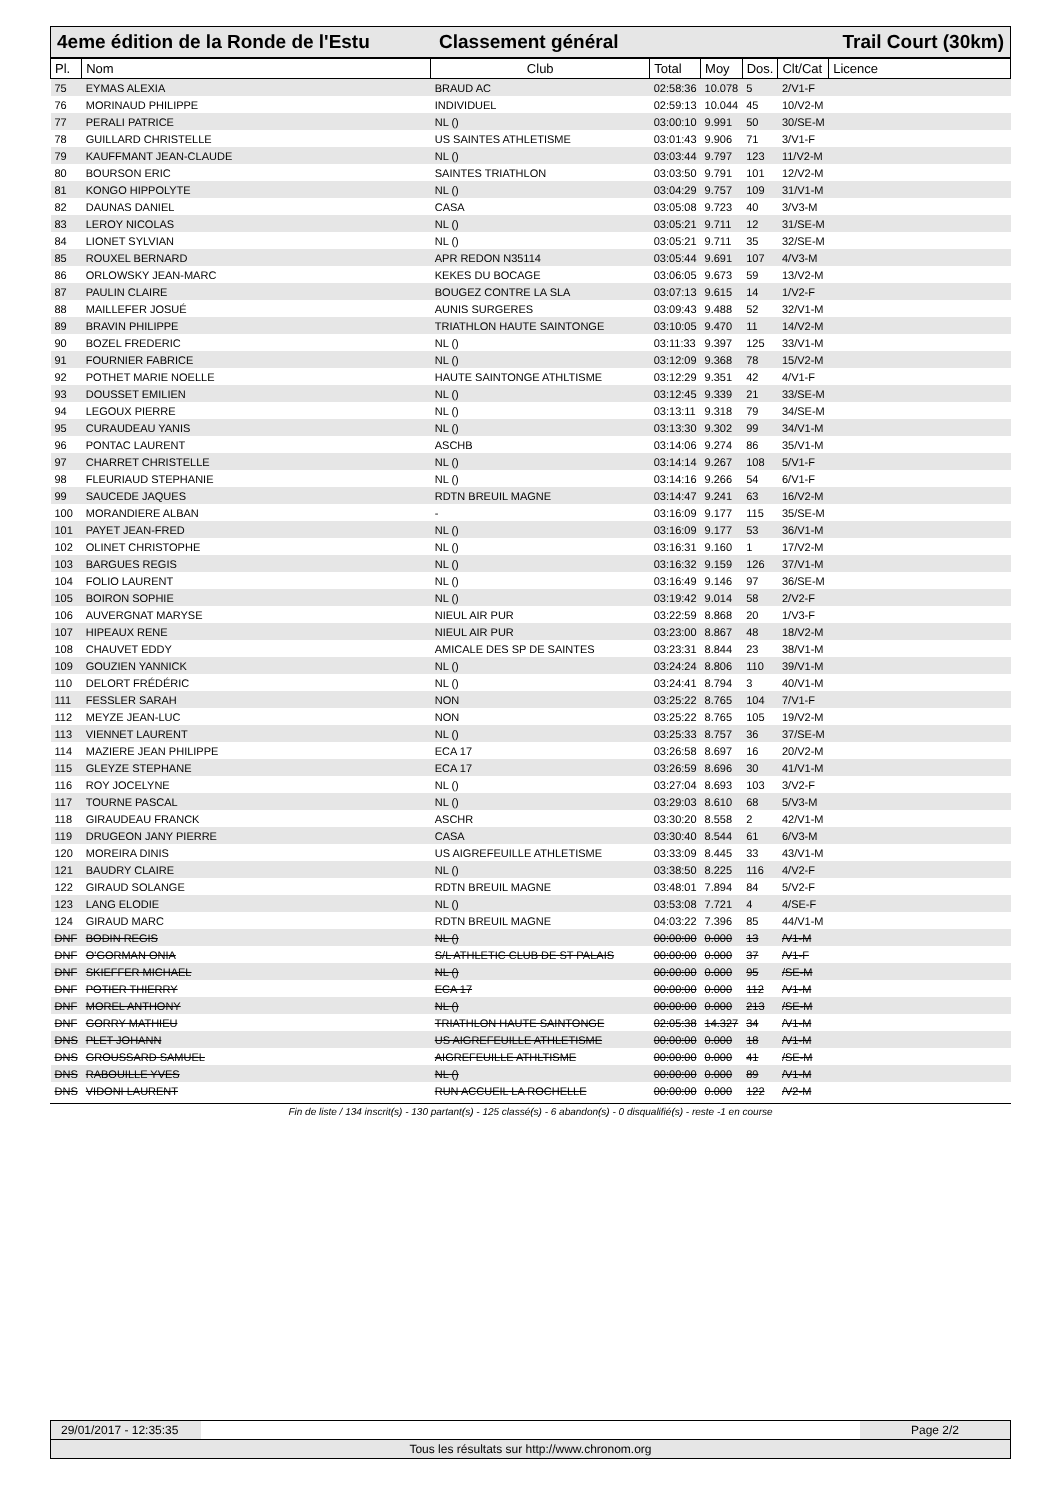4eme édition de la Ronde de l'Estu
Classement général Trail Court (30km)
| Pl. | Nom | Club | Total | Moy | Dos. | Clt/Cat | Licence |
| --- | --- | --- | --- | --- | --- | --- | --- |
| 75 | EYMAS ALEXIA | BRAUD AC | 02:58:36 | 10.078 | 5 | 2/V1-F | |
| 76 | MORINAUD PHILIPPE | INDIVIDUEL | 02:59:13 | 10.044 | 45 | 10/V2-M | |
| 77 | PERALI PATRICE | NL () | 03:00:10 | 9.991 | 50 | 30/SE-M | |
| 78 | GUILLARD CHRISTELLE | US SAINTES ATHLETISME | 03:01:43 | 9.906 | 71 | 3/V1-F | |
| 79 | KAUFFMANT JEAN-CLAUDE | NL () | 03:03:44 | 9.797 | 123 | 11/V2-M | |
| 80 | BOURSON ERIC | SAINTES TRIATHLON | 03:03:50 | 9.791 | 101 | 12/V2-M | |
| 81 | KONGO HIPPOLYTE | NL () | 03:04:29 | 9.757 | 109 | 31/V1-M | |
| 82 | DAUNAS DANIEL | CASA | 03:05:08 | 9.723 | 40 | 3/V3-M | |
| 83 | LEROY NICOLAS | NL () | 03:05:21 | 9.711 | 12 | 31/SE-M | |
| 84 | LIONET SYLVIAN | NL () | 03:05:21 | 9.711 | 35 | 32/SE-M | |
| 85 | ROUXEL BERNARD | APR REDON N35114 | 03:05:44 | 9.691 | 107 | 4/V3-M | |
| 86 | ORLOWSKY JEAN-MARC | KEKES DU BOCAGE | 03:06:05 | 9.673 | 59 | 13/V2-M | |
| 87 | PAULIN CLAIRE | BOUGEZ CONTRE LA SLA | 03:07:13 | 9.615 | 14 | 1/V2-F | |
| 88 | MAILLEFER JOSUÉ | AUNIS SURGERES | 03:09:43 | 9.488 | 52 | 32/V1-M | |
| 89 | BRAVIN PHILIPPE | TRIATHLON HAUTE SAINTONGE | 03:10:05 | 9.470 | 11 | 14/V2-M | |
| 90 | BOZEL FREDERIC | NL () | 03:11:33 | 9.397 | 125 | 33/V1-M | |
| 91 | FOURNIER FABRICE | NL () | 03:12:09 | 9.368 | 78 | 15/V2-M | |
| 92 | POTHET MARIE NOELLE | HAUTE SAINTONGE ATHLTISME | 03:12:29 | 9.351 | 42 | 4/V1-F | |
| 93 | DOUSSET EMILIEN | NL () | 03:12:45 | 9.339 | 21 | 33/SE-M | |
| 94 | LEGOUX PIERRE | NL () | 03:13:11 | 9.318 | 79 | 34/SE-M | |
| 95 | CURAUDEAU YANIS | NL () | 03:13:30 | 9.302 | 99 | 34/V1-M | |
| 96 | PONTAC LAURENT | ASCHB | 03:14:06 | 9.274 | 86 | 35/V1-M | |
| 97 | CHARRET CHRISTELLE | NL () | 03:14:14 | 9.267 | 108 | 5/V1-F | |
| 98 | FLEURIAUD STEPHANIE | NL () | 03:14:16 | 9.266 | 54 | 6/V1-F | |
| 99 | SAUCEDE JAQUES | RDTN BREUIL MAGNE | 03:14:47 | 9.241 | 63 | 16/V2-M | |
| 100 | MORANDIERE ALBAN | - | 03:16:09 | 9.177 | 115 | 35/SE-M | |
| 101 | PAYET JEAN-FRED | NL () | 03:16:09 | 9.177 | 53 | 36/V1-M | |
| 102 | OLINET CHRISTOPHE | NL () | 03:16:31 | 9.160 | 1 | 17/V2-M | |
| 103 | BARGUES REGIS | NL () | 03:16:32 | 9.159 | 126 | 37/V1-M | |
| 104 | FOLIO LAURENT | NL () | 03:16:49 | 9.146 | 97 | 36/SE-M | |
| 105 | BOIRON SOPHIE | NL () | 03:19:42 | 9.014 | 58 | 2/V2-F | |
| 106 | AUVERGNAT MARYSE | NIEUL AIR PUR | 03:22:59 | 8.868 | 20 | 1/V3-F | |
| 107 | HIPEAUX RENE | NIEUL AIR PUR | 03:23:00 | 8.867 | 48 | 18/V2-M | |
| 108 | CHAUVET EDDY | AMICALE DES SP DE SAINTES | 03:23:31 | 8.844 | 23 | 38/V1-M | |
| 109 | GOUZIEN YANNICK | NL () | 03:24:24 | 8.806 | 110 | 39/V1-M | |
| 110 | DELORT FRÉDÉRIC | NL () | 03:24:41 | 8.794 | 3 | 40/V1-M | |
| 111 | FESSLER SARAH | NON | 03:25:22 | 8.765 | 104 | 7/V1-F | |
| 112 | MEYZE JEAN-LUC | NON | 03:25:22 | 8.765 | 105 | 19/V2-M | |
| 113 | VIENNET LAURENT | NL () | 03:25:33 | 8.757 | 36 | 37/SE-M | |
| 114 | MAZIERE JEAN PHILIPPE | ECA 17 | 03:26:58 | 8.697 | 16 | 20/V2-M | |
| 115 | GLEYZE STEPHANE | ECA 17 | 03:26:59 | 8.696 | 30 | 41/V1-M | |
| 116 | ROY JOCELYNE | NL () | 03:27:04 | 8.693 | 103 | 3/V2-F | |
| 117 | TOURNE PASCAL | NL () | 03:29:03 | 8.610 | 68 | 5/V3-M | |
| 118 | GIRAUDEAU FRANCK | ASCHR | 03:30:20 | 8.558 | 2 | 42/V1-M | |
| 119 | DRUGEON JANY PIERRE | CASA | 03:30:40 | 8.544 | 61 | 6/V3-M | |
| 120 | MOREIRA DINIS | US AIGREFEUILLE ATHLETISME | 03:33:09 | 8.445 | 33 | 43/V1-M | |
| 121 | BAUDRY CLAIRE | NL () | 03:38:50 | 8.225 | 116 | 4/V2-F | |
| 122 | GIRAUD SOLANGE | RDTN BREUIL MAGNE | 03:48:01 | 7.894 | 84 | 5/V2-F | |
| 123 | LANG ELODIE | NL () | 03:53:08 | 7.721 | 4 | 4/SE-F | |
| 124 | GIRAUD MARC | RDTN BREUIL MAGNE | 04:03:22 | 7.396 | 85 | 44/V1-M | |
| DNF | BODIN REGIS | NL () | 00:00:00 | 0.000 | 13 | /V1-M | |
| DNF | O'GORMAN ONIA | S/L ATHLETIC CLUB DE ST PALAIS | 00:00:00 | 0.000 | 37 | /V1-F | |
| DNF | SKIEFFER MICHAEL | NL () | 00:00:00 | 0.000 | 95 | /SE-M | |
| DNF | POTIER THIERRY | ECA 17 | 00:00:00 | 0.000 | 112 | /V1-M | |
| DNF | MOREL ANTHONY | NL () | 00:00:00 | 0.000 | 213 | /SE-M | |
| DNF | GORRY MATHIEU | TRIATHLON HAUTE SAINTONGE | 02:05:38 | 14.327 | 34 | /V1-M | |
| DNS | PLET JOHANN | US AIGREFEUILLE ATHLETISME | 00:00:00 | 0.000 | 18 | /V1-M | |
| DNS | GROUSSARD SAMUEL | AIGREFEUILLE ATHLTISME | 00:00:00 | 0.000 | 41 | /SE-M | |
| DNS | RABOUILLE YVES | NL () | 00:00:00 | 0.000 | 89 | /V1-M | |
| DNS | VIDONI LAURENT | RUN ACCUEIL LA ROCHELLE | 00:00:00 | 0.000 | 122 | /V2-M | |
Fin de liste / 134 inscrit(s) - 130 partant(s) - 125 classé(s) - 6 abandon(s) - 0 disqualifié(s) - reste -1 en course
29/01/2017 - 12:35:35
Page 2/2
Tous les résultats sur http://www.chronom.org